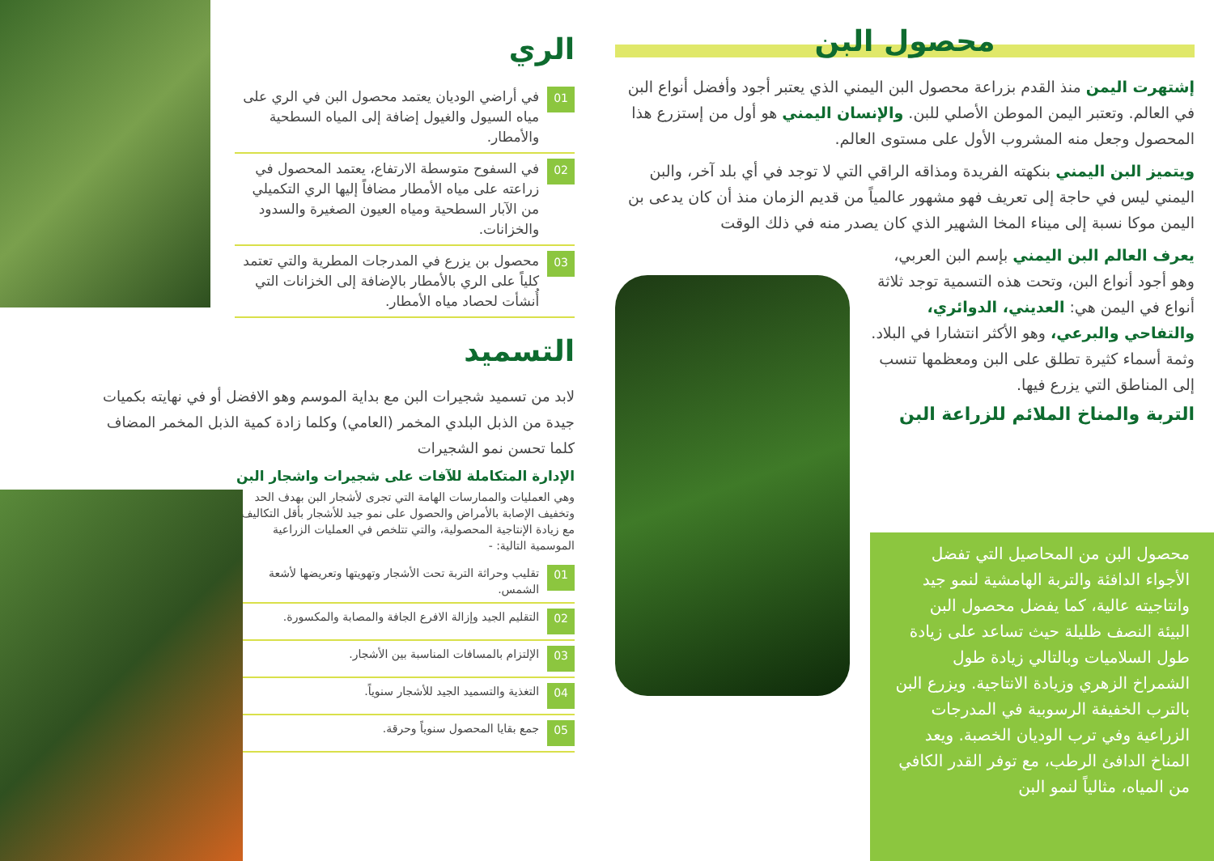محصول البن
إشتهرت اليمن منذ القدم بزراعة محصول البن اليمني الذي يعتبر أجود وأفضل أنواع البن في العالم. وتعتبر اليمن الموطن الأصلي للبن. والإنسان اليمني هو أول من إستزرع هذا المحصول وجعل منه المشروب الأول على مستوى العالم.
ويتميز البن اليمني بنكهته الفريدة ومذاقه الراقي التي لا توجد في أي بلد آخر، والبن اليمني ليس في حاجة إلى تعريف فهو مشهور عالمياً من قديم الزمان منذ أن كان يدعى بن اليمن موكا نسبة إلى ميناء المخا الشهير الذي كان يصدر منه في ذلك الوقت
يعرف العالم البن اليمني بإسم البن العربي، وهو أجود أنواع البن، وتحت هذه التسمية توجد ثلاثة أنواع في اليمن هي: العديني، الدوائري، والتفاحي والبرعي، وهو الأكثر انتشارا في البلاد. وثمة أسماء كثيرة تطلق على البن ومعظمها تنسب إلى المناطق التي يزرع فيها.
التربة والمناخ الملائم للزراعة البن
محصول البن من المحاصيل التي تفضل الأجواء الدافئة والتربة الهامشية لنمو جيد وانتاجيته عالية، كما يفضل محصول البن البيئة النصف ظليلة حيث تساعد على زيادة طول السلاميات وبالتالي زيادة طول الشمراخ الزهري وزيادة الانتاجية. ويزرع البن بالترب الخفيفة الرسوبية في المدرجات الزراعية وفي ترب الوديان الخصبة. ويعد المناخ الدافئ الرطب، مع توفر القدر الكافي من المياه، مثالياً لنمو البن
الري
01 في أراضي الوديان يعتمد محصول البن في الري على مياه السيول والغيول إضافة إلى المياه السطحية والأمطار.
02 في السفوح متوسطة الارتفاع، يعتمد المحصول في زراعته على مياه الأمطار مضافاً إليها الري التكميلي من الآبار السطحية ومياه العيون الصغيرة والسدود والخزانات.
03 محصول بن يزرع في المدرجات المطرية والتي تعتمد كلياً على الري بالأمطار بالإضافة إلى الخزانات التي أُنشأت لحصاد مياه الأمطار.
التسميد
لابد من تسميد شجيرات البن مع بداية الموسم وهو الافضل أو في نهايته بكميات جيدة من الذبل البلدي المخمر (العامي) وكلما زادة كمية الذبل المخمر المضاف كلما تحسن نمو الشجيرات
الإدارة المتكاملة للآفات على شجيرات واشجار البن
وهي العمليات والممارسات الهامة التي تجرى لأشجار البن بهدف الحد وتخفيف الإصابة بالأمراض والحصول على نمو جيد للأشجار بأقل التكاليف مع زيادة الإنتاجية المحصولية، والتي تتلخص في العمليات الزراعية الموسمية التالية: -
01 تقليب وحراثة التربة تحت الأشجار وتهويتها وتعريضها لأشعة الشمس.
02 التقليم الجيد وإزالة الافرع الجافة والمصابة والمكسورة.
03 الإلتزام بالمسافات المناسبة بين الأشجار.
04 التغذية والتسميد الجيد للأشجار سنوياً.
05 جمع بقايا المحصول سنوياً وحرقة.